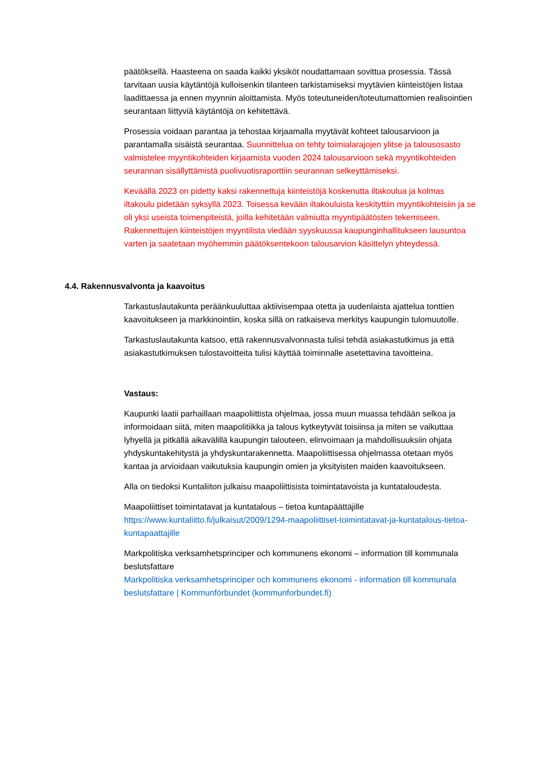päätöksellä. Haasteena on saada kaikki yksiköt noudattamaan sovittua prosessia. Tässä tarvitaan uusia käytäntöjä kulloisenkin tilanteen tarkistamiseksi myytävien kiinteistöjen listaa laadittaessa ja ennen myynnin aloittamista. Myös toteutuneiden/toteutumattomien realisointien seurantaan liittyviä käytäntöjä on kehitettävä.
Prosessia voidaan parantaa ja tehostaa kirjaamalla myytävät kohteet talousarvioon ja parantamalla sisäistä seurantaa. Suunnittelua on tehty toimialarajojen ylitse ja talousosasto valmistelee myyntikohteiden kirjaamista vuoden 2024 talousarvioon sekä myyntikohteiden seurannan sisällyttämistä puolivuotisraporttiin seurannan selkeyttämiseksi.
Keväällä 2023 on pidetty kaksi rakennettuja kiinteistöjä koskenutta iltakoulua ja kolmas iltakoulu pidetään syksyllä 2023. Toisessa kevään iltakouluista keskityttiin myyntikohteisiin ja se oli yksi useista toimenpiteistä, joilla kehitetään valmiutta myyntipäätösten tekemiseen. Rakennettujen kiinteistöjen myyntilista viedään syyskuussa kaupunginhallitukseen lausuntoa varten ja saatetaan myöhemmin päätöksentekoon talousarvion käsittelyn yhteydessä.
4.4. Rakennusvalvonta ja kaavoitus
Tarkastuslautakunta peräänkuuluttaa aktiivisempaa otetta ja uudenlaista ajattelua tonttien kaavoitukseen ja markkinointiin, koska sillä on ratkaiseva merkitys kaupungin tulomuutolle.
Tarkastuslautakunta katsoo, että rakennusvalvonnasta tulisi tehdä asiakastutkimus ja että asiakastutkimuksen tulostavoitteita tulisi käyttää toiminnalle asetettavina tavoitteina.
Vastaus:
Kaupunki laatii parhaillaan maapoliittista ohjelmaa, jossa muun muassa tehdään selkoa ja informoidaan siitä, miten maapolitiikka ja talous kytkeytyvät toisiinsa ja miten se vaikuttaa lyhyellä ja pitkällä aikavälillä kaupungin talouteen, elinvoimaan ja mahdollisuuksiin ohjata yhdyskuntakehitystä ja yhdyskuntarakennetta. Maapoliittisessa ohjelmassa otetaan myös kantaa ja arvioidaan vaikutuksia kaupungin omien ja yksityisten maiden kaavoitukseen.
Alla on tiedoksi Kuntaliiton julkaisu maapoliittisista toimintatavoista ja kuntataloudesta.
Maapoliittiset toimintatavat ja kuntatalous – tietoa kuntapäättäjille
https://www.kuntaliitto.fi/julkaisut/2009/1294-maapoliittiset-toimintatavat-ja-kuntatalous-tietoa-kuntapaattajille
Markpolitiska verksamhetsprinciper och kommunens ekonomi – information till kommunala beslutsfattare
Markpolitiska verksamhetsprinciper och kommunens ekonomi - information till kommunala beslutsfattare | Kommunförbundet (kommunforbundet.fi)